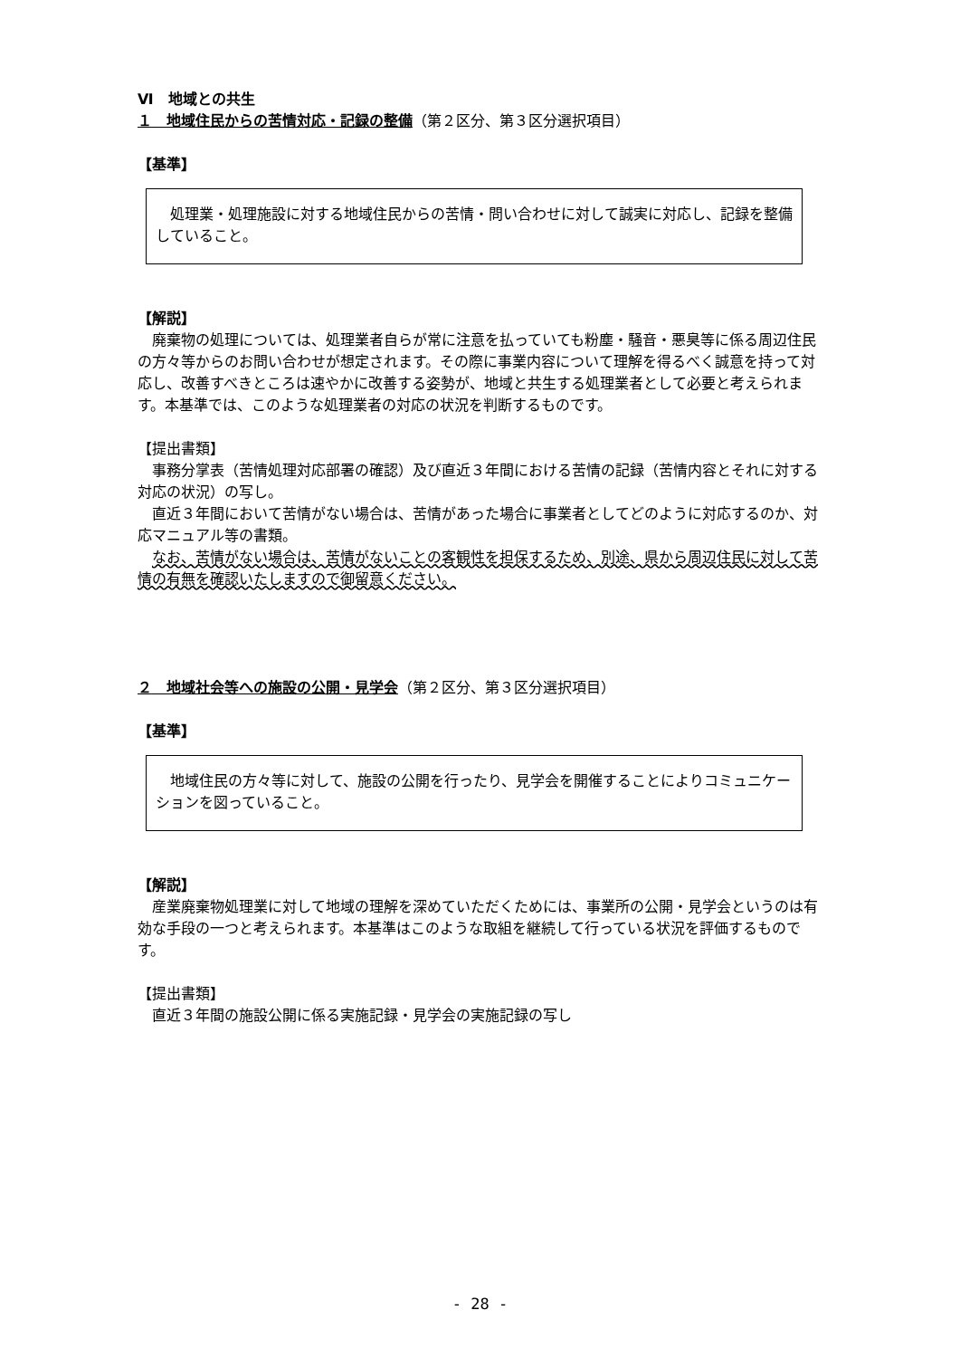Ⅵ　地域との共生
１　地域住民からの苦情対応・記録の整備（第２区分、第３区分選択項目）
【基準】
　処理業・処理施設に対する地域住民からの苦情・問い合わせに対して誠実に対応し、記録を整備していること。
【解説】
　廃棄物の処理については、処理業者自らが常に注意を払っていても粉塵・騒音・悪臭等に係る周辺住民の方々等からのお問い合わせが想定されます。その際に事業内容について理解を得るべく誠意を持って対応し、改善すべきところは速やかに改善する姿勢が、地域と共生する処理業者として必要と考えられます。本基準では、このような処理業者の対応の状況を判断するものです。
【提出書類】
　事務分掌表（苦情処理対応部署の確認）及び直近３年間における苦情の記録（苦情内容とそれに対する対応の状況）の写し。
　直近３年間において苦情がない場合は、苦情があった場合に事業者としてどのように対応するのか、対応マニュアル等の書類。
　なお、苦情がない場合は、苦情がないことの客観性を担保するため、別途、県から周辺住民に対して苦情の有無を確認いたしますので御留意ください。
２　地域社会等への施設の公開・見学会（第２区分、第３区分選択項目）
【基準】
　地域住民の方々等に対して、施設の公開を行ったり、見学会を開催することによりコミュニケーションを図っていること。
【解説】
　産業廃棄物処理業に対して地域の理解を深めていただくためには、事業所の公開・見学会というのは有効な手段の一つと考えられます。本基準はこのような取組を継続して行っている状況を評価するものです。
【提出書類】
　直近３年間の施設公開に係る実施記録・見学会の実施記録の写し
- 28 -